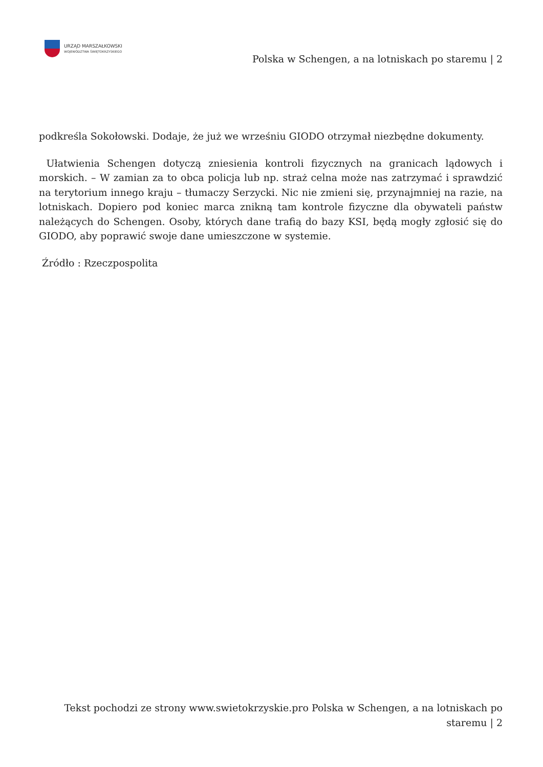URZĄD MARSZAŁKOWSKI
WOJEWÓDZTWA ŚWIĘTOKRZYSKIEGO
Polska w Schengen, a na lotniskach po staremu | 2
podkreśla Sokołowski. Dodaje, że już we wrześniu GIODO otrzymał niezbędne dokumenty.
Ułatwienia Schengen dotyczą zniesienia kontroli fizycznych na granicach lądowych i morskich. – W zamian za to obca policja lub np. straż celna może nas zatrzymać i sprawdzić na terytorium innego kraju – tłumaczy Serzycki. Nic nie zmieni się, przynajmniej na razie, na lotniskach. Dopiero pod koniec marca znikną tam kontrole fizyczne dla obywateli państw należących do Schengen. Osoby, których dane trafią do bazy KSI, będą mogły zgłosić się do GIODO, aby poprawić swoje dane umieszczone w systemie.
Źródło : Rzeczpospolita
Tekst pochodzi ze strony www.swietokrzyskie.pro Polska w Schengen, a na lotniskach po staremu | 2